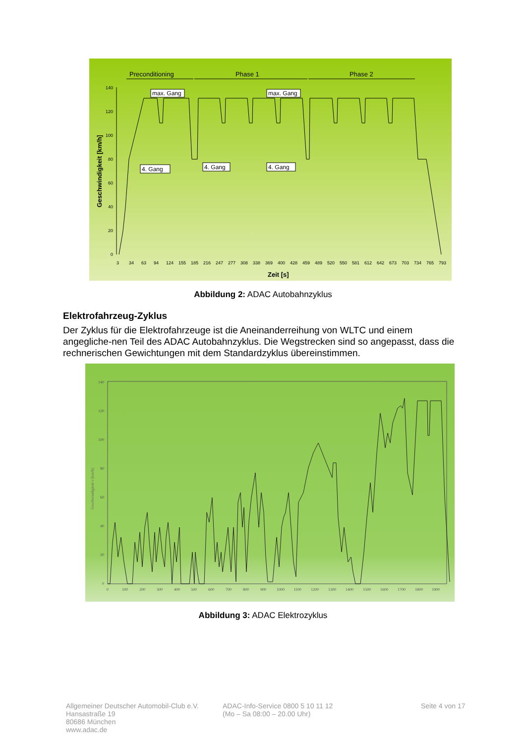Preconditioning
Phase 1
Phase 2
140
120
100
80
60
40
20
0
Geschwindigkeit [km/h]
max. Gang
max. Gang
4. Gang
4. Gang
4. Gang
3
34
63
94
124
155
185
216
247
277
308
338
369
400
428
459
489
520
550
581
612
642
673
703
734
765
793
Zeit [s]
Abbildung 2: ADAC Autobahnzyklus
Elektrofahrzeug-Zyklus
Der Zyklus für die Elektrofahrzeuge ist die Aneinanderreihung von WLTC und einem angegliche-nen Teil des ADAC Autobahnzyklus. Die Wegstrecken sind so angepasst, dass die rechnerischen Gewichtungen mit dem Standardzyklus übereinstimmen.
140
120
100
80
60
40
20
0
Geschwindigkeit v [km/h]
0
100
200
300
400
500
600
700
800
900
1000
1100
1200
1300
1400
1500
1600
1700
1800
1900
Abbildung 3: ADAC Elektrozyklus
Allgemeiner Deutscher Automobil-Club e.V.
Hansastraße 19
80686 München
www.adac.de
ADAC-Info-Service 0800 5 10 11 12
(Mo – Sa 08:00 – 20.00 Uhr)
Seite 4 von 17